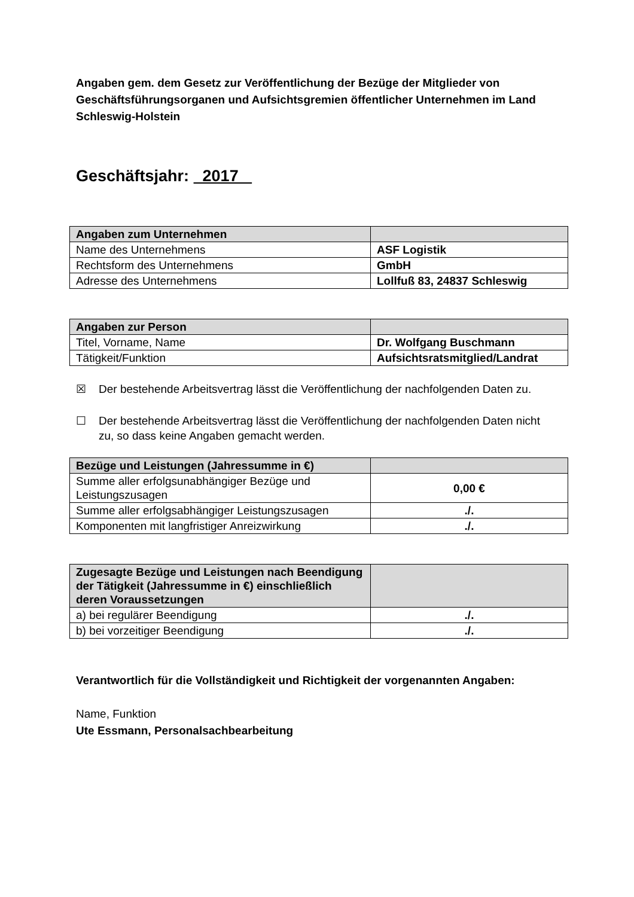Angaben gem. dem Gesetz zur Veröffentlichung der Bezüge der Mitglieder von Geschäftsführungsorganen und Aufsichtsgremien öffentlicher Unternehmen im Land Schleswig-Holstein
Geschäftsjahr: 2017
| Angaben zum Unternehmen | |
| Name des Unternehmens | ASF Logistik |
| Rechtsform des Unternehmens | GmbH |
| Adresse des Unternehmens | Lollfuß 83, 24837 Schleswig |
| Angaben zur Person | |
| Titel, Vorname, Name | Dr. Wolfgang Buschmann |
| Tätigkeit/Funktion | Aufsichtsratsmitglied/Landrat |
☒ Der bestehende Arbeitsvertrag lässt die Veröffentlichung der nachfolgenden Daten zu.
☐ Der bestehende Arbeitsvertrag lässt die Veröffentlichung der nachfolgenden Daten nicht zu, so dass keine Angaben gemacht werden.
| Bezüge und Leistungen (Jahressumme in €) | |
| Summe aller erfolgsunabhängiger Bezüge und Leistungszusagen | 0,00 € |
| Summe aller erfolgsabhängiger Leistungszusagen | ./. |
| Komponenten mit langfristiger Anreizwirkung | ./. |
| Zugesagte Bezüge und Leistungen nach Beendigung der Tätigkeit (Jahressumme in €) einschließlich deren Voraussetzungen | |
| a) bei regulärer Beendigung | ./. |
| b) bei vorzeitiger Beendigung | ./. |
Verantwortlich für die Vollständigkeit und Richtigkeit der vorgenannten Angaben:
Name, Funktion
Ute Essmann, Personalsachbearbeitung